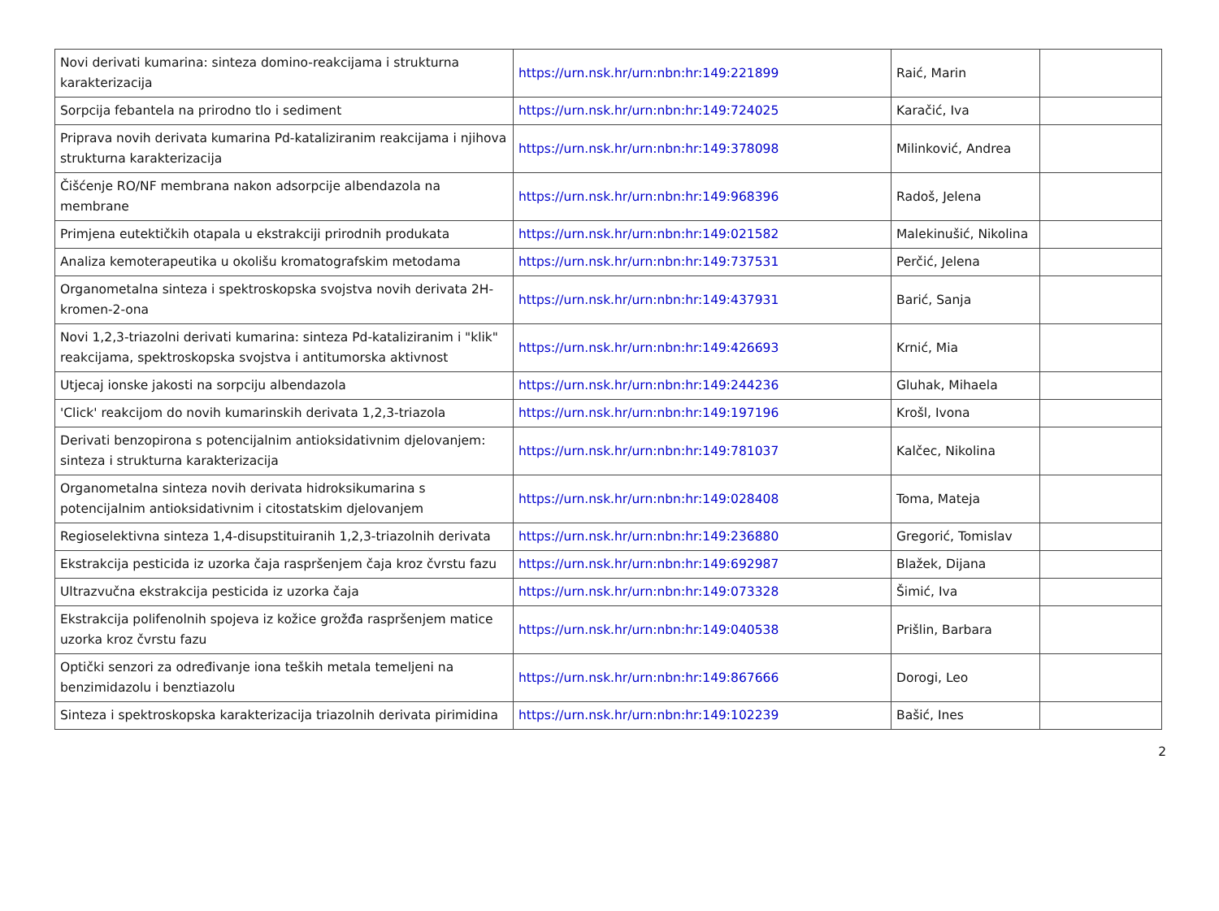| Novi derivati kumarina: sinteza domino-reakcijama i strukturna karakterizacija | https://urn.nsk.hr/urn:nbn:hr:149:221899 | Raić, Marin | |
| Sorpcija febantela na prirodno tlo i sediment | https://urn.nsk.hr/urn:nbn:hr:149:724025 | Karačić, Iva | |
| Priprava novih derivata kumarina Pd-kataliziranim reakcijama i njihova strukturna karakterizacija | https://urn.nsk.hr/urn:nbn:hr:149:378098 | Milinković, Andrea | |
| Čišćenje RO/NF membrana nakon adsorpcije albendazola na membrane | https://urn.nsk.hr/urn:nbn:hr:149:968396 | Radoš, Jelena | |
| Primjena eutektičkih otapala u ekstrakciji prirodnih produkata | https://urn.nsk.hr/urn:nbn:hr:149:021582 | Malekinušić, Nikolina | |
| Analiza kemoterapeutika u okolišu kromatografskim metodama | https://urn.nsk.hr/urn:nbn:hr:149:737531 | Perčić, Jelena | |
| Organometalna sinteza i spektroskopska svojstva novih derivata 2H-kromen-2-ona | https://urn.nsk.hr/urn:nbn:hr:149:437931 | Barić, Sanja | |
| Novi 1,2,3-triazolni derivati kumarina: sinteza Pd-kataliziranim i "klik" reakcijama, spektroskopska svojstva i antitumorska aktivnost | https://urn.nsk.hr/urn:nbn:hr:149:426693 | Krnić, Mia | |
| Utjecaj ionske jakosti na sorpciju albendazola | https://urn.nsk.hr/urn:nbn:hr:149:244236 | Gluhak, Mihaela | |
| 'Click' reakcijom do novih kumarinskih derivata 1,2,3-triazola | https://urn.nsk.hr/urn:nbn:hr:149:197196 | Krošl, Ivona | |
| Derivati benzopirona s potencijalnim antioksidativnim djelovanjem: sinteza i strukturna karakterizacija | https://urn.nsk.hr/urn:nbn:hr:149:781037 | Kalčec, Nikolina | |
| Organometalna sinteza novih derivata hidroksikumarina s potencijalnim antioksidativnim i citostatskim djelovanjem | https://urn.nsk.hr/urn:nbn:hr:149:028408 | Toma, Mateja | |
| Regioselektivna sinteza 1,4-disupstituiranih 1,2,3-triazolnih derivata | https://urn.nsk.hr/urn:nbn:hr:149:236880 | Gregorić, Tomislav | |
| Ekstrakcija pesticida iz uzorka čaja raspršenjem čaja kroz čvrstu fazu | https://urn.nsk.hr/urn:nbn:hr:149:692987 | Blažek, Dijana | |
| Ultrazvučna ekstrakcija pesticida iz uzorka čaja | https://urn.nsk.hr/urn:nbn:hr:149:073328 | Šimić, Iva | |
| Ekstrakcija polifenolnih spojeva iz kožice grožđa raspršenjem matice uzorka kroz čvrstu fazu | https://urn.nsk.hr/urn:nbn:hr:149:040538 | Prišlin, Barbara | |
| Optički senzori za određivanje iona teških metala temeljeni na benzimidazolu i benztiazolu | https://urn.nsk.hr/urn:nbn:hr:149:867666 | Dorogi, Leo | |
| Sinteza i spektroskopska karakterizacija triazolnih derivata pirimidina | https://urn.nsk.hr/urn:nbn:hr:149:102239 | Bašić, Ines | |
2